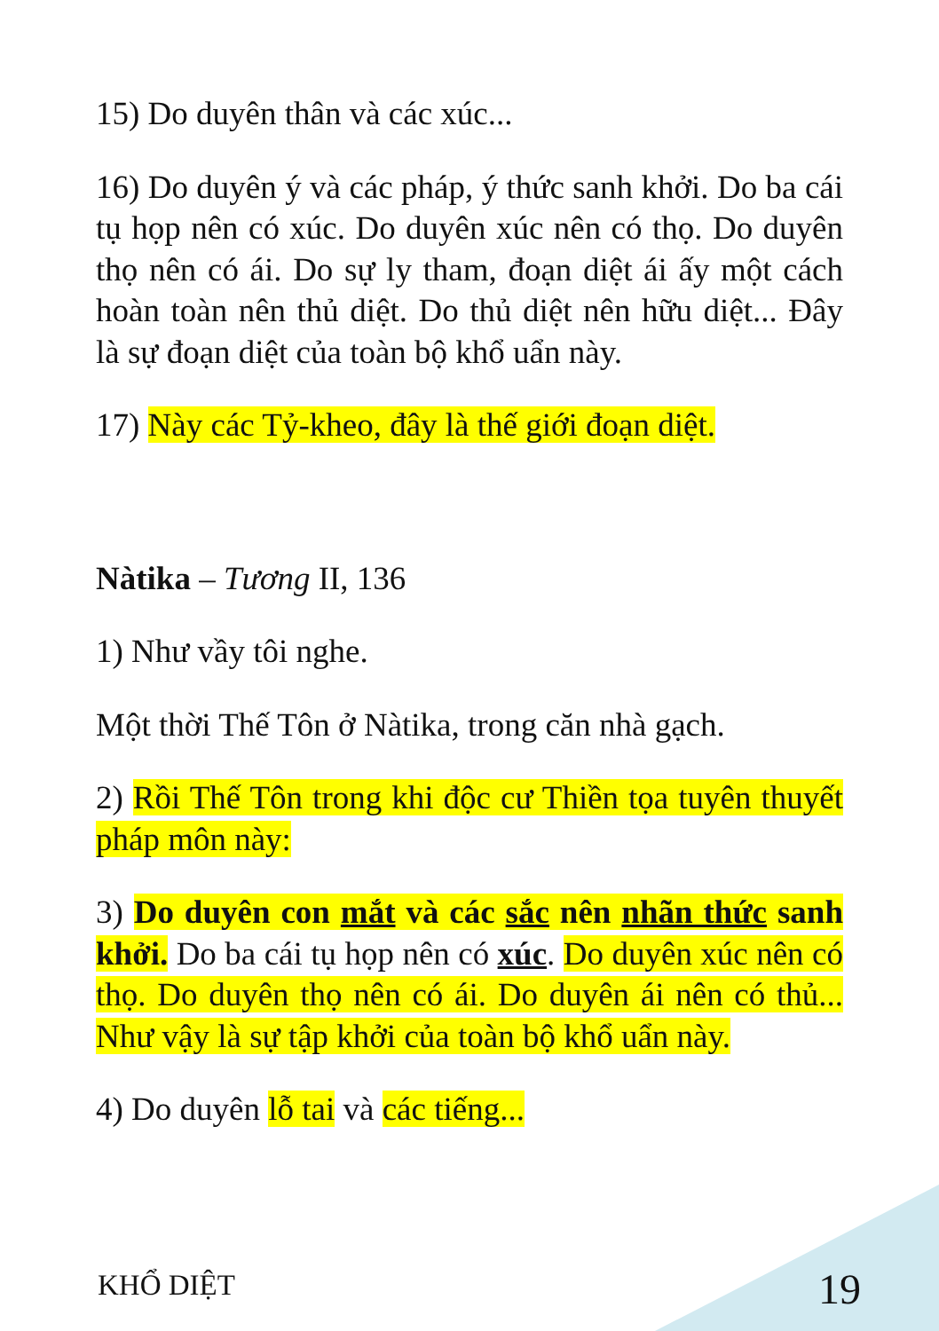15) Do duyên thân và các xúc...
16) Do duyên ý và các pháp, ý thức sanh khởi. Do ba cái tụ họp nên có xúc. Do duyên xúc nên có thọ. Do duyên thọ nên có ái. Do sự ly tham, đoạn diệt ái ấy một cách hoàn toàn nên thủ diệt. Do thủ diệt nên hữu diệt... Đây là sự đoạn diệt của toàn bộ khổ uẩn này.
17) Này các Tỷ-kheo, đây là thế giới đoạn diệt.
Nàtika – Tương II, 136
1) Như vầy tôi nghe.
Một thời Thế Tôn ở Nàtika, trong căn nhà gạch.
2) Rồi Thế Tôn trong khi độc cư Thiền tọa tuyên thuyết pháp môn này:
3) Do duyên con mắt và các sắc nên nhãn thức sanh khởi. Do ba cái tụ họp nên có xúc. Do duyên xúc nên có thọ. Do duyên thọ nên có ái. Do duyên ái nên có thủ... Như vậy là sự tập khởi của toàn bộ khổ uẩn này.
4) Do duyên lỗ tai và các tiếng...
KHỔ DIỆT 19